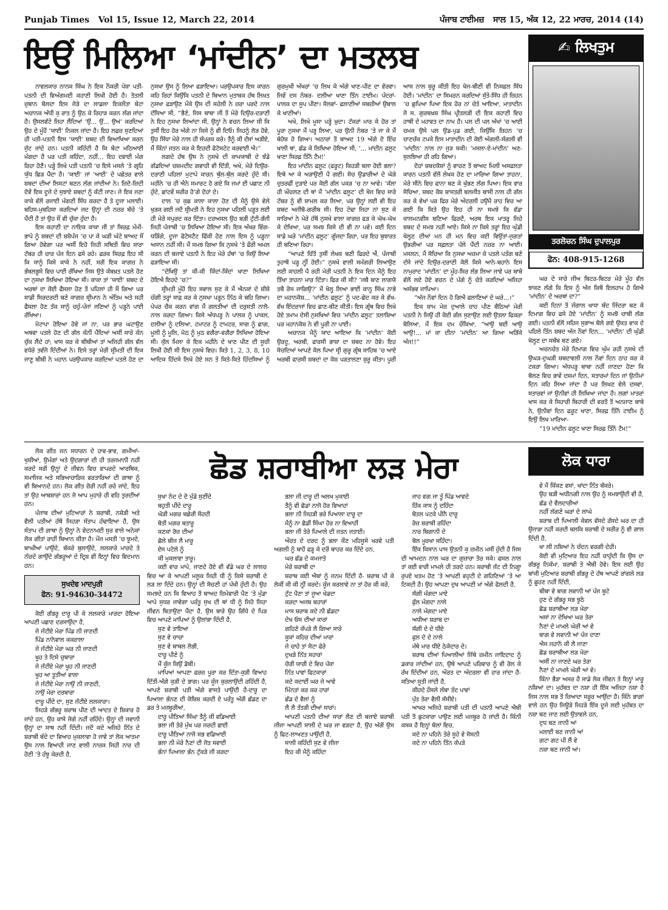Punjab Times Vol 15, Issue 12, March 22, 2014 ਪੰਜਾਬ ਟਾਈਮਜ਼ ਸਾਲ 15, ਅੰਕ 12, 22 ਮਾਰਚ, 2014 (14)
ਇਉਂ ਮਿਲਿਆ ‘ਮਾਂਦੀਨ’ ਦਾ ਮਤਲਬ
ਨਾਵਲਕਾਰ ਨਾਨਕ ਸਿੰਘ ਨੇ ਇਕ ਨੌਕਰੀ ਪੇਸ਼ਾ ਪਤੀ-ਪਤਨੀ ਦੀ ਵਿਅੰਗਮਈ ਕਹਾਣੀ ਲਿਖੀ ਹੋਈ ਹੈ। ਤੋਤਲੀ ਜ਼ੁਬਾਨ ਬੋਲਦਾ ਇਸ ਜੋੜੇ ਦਾ ਲਾਡਲਾ ਇਕਲੌਤਾ ਬੇਟਾ ਅਚਾਨਕ ਅੱਧੀ ਕੁ ਰਾਤ ਨੂੰ ਉਠ ਕੇ ਰਿਹਾੜ ਕਰਨ ਲੱਗ ਜਾਂਦਾ ਹੈ। ਉਸਲਵੱਟੇ ਜਿਹਾ ਲੈਂਦਿਆਂ ‘ਉਂ... ਉਂ... ਉਅਂ’ ਕਰਦਿਆਂ ਉਹ ਦੇ ਮੂੰਹੋਂ ‘ਯਾਈ’ ਨਿਕਲ ਜਾਂਦਾ ਹੈ। ਇਹ ਲਫ਼ਜ਼ ਸੁਣਦਿਆਂ ਹੀ ਪਤੀ-ਪਤਨੀ ਇਸ ‘ਯਾਈ’ ਸ਼ਬਦ ਦੀ ਵਿਆਖਿਆ ਕਰਨ ਜੁੱਟ ਜਾਂਦੇ ਹਨ। ਪਤਨੀ ਕਹਿੰਦੀ ਹੈ ਕਿ ਬੇਟਾ ਮਠਿਆਈ ਮੰਗਦਾ ਹੈ ਪਰ ਪਤੀ ਕਹਿੰਦਾ, ਨਹੀਂ... ਇਹ ਦਵਾਈ ਮੰਗ ਰਿਹਾ ਹੋਣੈ। ਪੜ੍ਹੇ ਲਿਖੇ ਪਤੀ ਪਤਨੀ ’ਚ ਇਸੇ ਮਸਲੇ ’ਤੇ ਗ੍ਰਹਿ ਯੁੱਧ ਛਿੜ ਪੈਂਦਾ ਹੈ। ‘ਯਾਈ’ ਜਾਂ ‘ਆਈ’ ਦੇ ਪਛੇਤਰ ਵਾਲੇ ਸ਼ਬਦਾਂ ਦੀਆਂ ਲਿਸਟਾਂ ਬਣਨ ਲੱਗ ਜਾਂਦੀਆਂ ਨੇ। ਜ਼ਿਦੋ-ਜ਼ਿਦੀ ਦੋਵੇਂ ਇਕ ਦੂਜੇ ਦੇ ਸੁਝਾਏ ਸ਼ਬਦਾਂ ਨੂੰ ਕੱਟੀ ਜਾਣ। ਜੇ ਇਕ ਜਣਾ ਕਾਕੇ ਵੱਲੋਂ ਰਜਾਈ ਮੰਗਣੀ ਸਿੱਧ ਕਰਦਾ ਹੈ ਤੇ ਦੂਜਾ ਮਲਾਈ। ਬਹਿਸ-ਮੁਬਹਿਸਾ ਕਰਦਿਆਂ ਜਦ ਉਨ੍ਹਾਂ ਦੀ ਨਜ਼ਰ ਬੱਚੇ ’ਤੇ ਪੈਂਦੀ ਹੈ ਤਾਂ ਉਹ ਸੌਂ ਵੀ ਚੁੱਕਾ ਹੁੰਦਾ ਹੈ।
ਇਸ ਕਹਾਣੀ ਦਾ ਨਾਇਕ ਕਾਕਾ ਜੀ ਤਾਂ ਸਿਰਫ਼ ਮੰਮੀ-ਭਾਪੇ ਨੂੰ ਸ਼ਬਦਾਂ ਦੀ ਸ਼ਸ਼ੋਪੰਜ ’ਚ ਪਾ ਕੇ ਘੜੀ ਘੰਟੇ ਬਾਅਦ ਸੌਂ ਗਿਆ ਹੋਵੇਗਾ ਪਰ ਅਸੀਂ ਇਹੋ ਜਿਹੀ ਸਥਿਤੀ ਵਿਚ ਸਾਰਾ ਟੱਬਰ ਹੀ ਚਾਰ ਪੰਜ ਦਿਨ ਫਸੇ ਰਹੇ। ਫਰਕ ਸਿਰਫ਼ ਇਹ ਸੀ ਕਿ ਸਾਨੂੰ ਕਿਸੇ ਕਾਕੇ ਨੇ ਨਹੀਂ, ਸਗੋਂ ਇਕ ਕਾਗਜ਼ ਨੇ ਭੰਬਲਭੂਸੇ ਵਿਚ ਪਾਈ ਰੱਖਿਆ ਜਿਸ ਉਤੇ ਕੰਬਖ਼ਤ ਪਤਲੇ ਹੋਣ ਦਾ ਨੁਸਖਾ ਲਿਖਿਆ ਹੋਇਆ ਸੀ। ਕਾਕਾ ਤਾਂ ‘ਯਾਈ’ ਸ਼ਬਦ ਦੇ ਅਰਥਾਂ ਦਾ ਕੋਈ ਫੈਸਲਾ ਹੋਣ ਤੋਂ ਪਹਿਲਾਂ ਹੀ ਸੌਂ ਗਿਆ ਪਰ ਸਾਡੀ ਸਿਰਦਰਦੀ ਬਣੇ ਕਾਗਜ਼ ਸ੍ਰੀਮਾਨ ਨੇ ਅੰਤਿਮ ਅਤੇ ਸਹੀ ਫੈਸਲਾ ਹੋਣ ਤੱਕ ਸਾਨੂੰ ਚਹੁੰ-ਪੰਜਾਂ ਜਣਿਆਂ ਨੂੰ ਪੜ੍ਹਨੇ ਪਾਈ ਰੱਖਿਆ।
ਮੋਟਾਪਾ ਹੋਇਆ ਹੋਵੇ ਜਾਂ ਨਾ, ਪਰ ਭਾਰ ਘਟਾਉਣ ਅਥਵਾ ਪਤਲੇ ਹੋਣ ਦੀ ਗੱਲ ਕੰਨੀਂ ਪੈਂਦਿਆਂ ਅਸੀਂ ਸਾਰੇ ਕੰਨ ਚੁੱਕ ਲੈਂਦੇ ਹਾਂ; ਖਾਸ ਕਰ ਕੇ ਬੀਬੀਆਂ ਤਾਂ ਅਜਿਹੀ ਗੱਲ ਵੱਲ ਵਧੇਰੇ ਤਵੱਜੋ ਦਿੰਦੀਆਂ ਨੇ। ਇਸੇ ਤਰ੍ਹਾਂ ਮੇਰੀ ਸ੍ਰੀਮਤੀ ਦੀ ਇਕ ਜਾਣੂ ਬੀਬੀ ਨੇ ਮਹਾਨ ਪਰਉਪਕਾਰ ਕਰਦਿਆਂ ਪਤਲੇ ਹੋਣ ਦਾ ਨੁਸਖਾ ਉਸ ਨੂੰ ਲਿਆ ਫੜਾਇਆ। ਪਰਉਪਕਾਰ ਇਸ ਕਾਰਨ ਕਹਿ ਰਿਹਾਂ ਕਿਉਂਕਿ ਪਤਨੀ ਦੇ ਬਿਆਨ ਮੁਤਾਬਕ ਹੱਥ ਲਿਖਤ ਨੁਸਖਾ ਫੜਾਉਣ ਮੌਕੇ ਉਸ ਦੀ ਸਹੇਲੀ ਨੇ ਜ਼ਰਾ ਪਰਦੇ ਨਾਲ ਦੱਸਿਆ ਸੀ, “ਭੈਣੇ, ਜਿਸ ਬਾਬਾ ਜੀ ਤੋਂ ਮੇਰੇ ਦਿਉਰ-ਦਰਾਣੀ ਨੇ ਇਹ ਨੁਸਖਾ ਲਿਆਂਦਾ ਸੀ, ਉਨ੍ਹਾਂ ਨੇ ਵਚਨ ਲਿਆ ਸੀ ਕਿ ਤੁਸੀਂ ਇਹ ਹੋਰ ਅੱਗੇ ਨਾ ਕਿਸੇ ਨੂੰ ਵੀ ਦਿਓ। ਜਿਹਨੂੰ ਲੋੜ ਹੋਵੇ, ਉਹ ਸਿੱਧਾ ਮੇਰੇ ਨਾਲ ਹੀ ਸੰਪਰਕ ਕਰੇ। ਤੈਨੂੰ ਕੀ ਦੱਸਾਂ ਅੜੀਏ, ਮੈਂ ਕਿੰਨਾਂ ਜਤਨ ਕਰ ਕੇ ਇਹਦੀ ਫੋਟੋਸਟੇਟ ਕਰਵਾਈ ਐ।”
ਲਗਦੇ ਹੱਥ ਉਸ ਨੇ ਨੁਸਖੇ ਦੀ ਕਾਮਯਾਬੀ ਦੇ ਝੰਡੇ ਗੱਡਦਿਆਂ ਚਸ਼ਮਦੀਦ ਗਵਾਹੀ ਵੀ ਦਿੱਤੀ, ਅਖੇ, ਮੇਰੇ ਦਿਉਰ-ਦਰਾਣੀ ਪਹਿਲਾਂ ਮੁਟਾਪੇ ਕਾਰਨ ਥੁੱਲ-ਥੁੱਲ ਕਰਦੇ ਹੁੰਦੇ ਸੀ। ਮਹੀਨੇ ’ਚ ਹੀ ਐਨੇ ਸਮਾਰਟ ਹੋ ਗਏ ਕਿ ਜਮਾਂ ਈ ਪਛਾਣ ਨੀ ਹੁੰਦੇ, ਛਾਂਟਵੇਂ ਸਰੀਰ ਹੋ’ਗੇ ਦੋਹਾਂ ਦੇ।
ਦਾਲ ’ਚ ਕੁਛ ਕਾਲਾ ਕਾਲਾ ਹੋਣ ਦੀ ਮੈਨੂੰ ਉਸੇ ਵੇਲੇ ਖੁੜਕ ਗਈ ਜਦੋਂ ਸ੍ਰੀਮਤੀ ਨੇ ਇਹ ਨੁਸਖਾ ਪਹਿਲੀ ਪੜ੍ਹਤ ਲਈ ਹੀ ਮੇਰੇ ਸਪੁਰਦ ਕਰ ਦਿੱਤਾ। ਦਰਅਸਲ ਉਹ ਬੜੀ ਟੁੱਟੀ-ਭੱਜੀ ਜਿਹੀ ਪੰਜਾਬੀ ’ਚ ਲਿਖਿਆ ਹੋਇਆ ਸੀ। ਇਕ ਅੱਖਰ ਵਿੰਗ-ਧੜਿੰਗੇ, ਦੂਜਾ ਫੋਟੋਸਟੈਟ ਫਿੱਕੀ ਹੋਣ ਨਾਲ ਇਸ ਨੂੰ ਪੜ੍ਹਨਾ ਅਸਾਨ ਨਹੀਂ ਸੀ। ਮੈਂ ਸਮਝ ਗਿਆ ਕਿ ਨੁਸਖੇ ’ਤੇ ਫੌਰੀ ਅਮਲ ਕਰਨ ਦੀ ਬਜਾਏ ਪਤਨੀ ਨੇ ਇਹ ਮੇਰੇ ਹੱਥਾਂ ’ਚ ਕਿਉਂ ਲਿਆ ਫੜਾਇਆ ਸੀ।
“ਦੇਖਿਉ ਤਾਂ ਕੀ-ਕੀ ਕਿੰਦਾਂ-ਕਿੰਦਾਂ ਖਾਣਾ ਲਿਖਿਆ ਹੋਇਐ ਇਹਦੇ ’ਚ?”
ਸ੍ਰੀਮਤੀ ਮੂੰਹੋਂ ਇਹ ਸਵਾਲ ਸੁਣ ਕੇ ਮੈਂ ਐਨਕਾਂ ਦੇ ਸ਼ੀਸ਼ੇ ਚੰਗੀ ਤਰ੍ਹਾਂ ਸਾਫ਼ ਕਰ ਕੇ ਨੁਸਖਾ ਪੜ੍ਹਨ ਨਿੱਠ ਕੇ ਬਹਿ ਗਿਆ। ਪੇਪਰ ਚੈਕ ਕਰਨ ਵਾਂਗ ਮੈਂ ਗਲਤੀਆਂ ਦੀ ਦਰੁਸਤੀ ਨਾਲੋ-ਨਾਲ ਕਰਦਾ ਗਿਆ। ਕਿਸੇ ਅੱਧਪੜ੍ਹ ਨੇ ਪਾਲਕ ਨੂੰ ਪਾਕਲ, ਦਲੀਆ ਨੂੰ ਦਲਿਆ, ਟਮਾਟਰ ਨੂੰ ਟਾਮਟਰ, ਸਾਗ ਨੂੰ ਛਾਗ, ਮੂਲੀ ਨੂੰ ਮੂਲਿ, ਮੋਠ ਨੂੰ ਮੁਠ ਵਗੈਰਾ-ਵਗੈਰਾ ਲਿਖਿਆ ਹੋਇਆ ਸੀ। ਕੁੱਲ ਮਿਲਾ ਕੇ ਇਕ ਮਹੀਨੇ ਦੇ ਖਾਣ ਪੀਣ ਦੀ ਸੂਚੀ ਲਿਖੀ ਹੋਈ ਸੀ ਇਸ ਨੁਸਖੇ ਵਿਚ। ਕਿਤੇ 1, 2, 3, 8, 10 ਆਦਿਕ ਹਿੰਦਸੇ ਲਿਖੇ ਹੋਏ ਸਨ ਤੇ ਕਿਤੇ-ਕਿਤੇ ਹਿੰਦਸਿਆਂ ਨੂੰ ਗੁਰਮੁਖੀ ਅੱਖਰਾਂ ’ਚ ਲਿਖ ਕੇ ਅੱਗੇ ਖਾਣ-ਪੀਣ ਦਾ ਵੇਰਵਾ। ਜਿਵੇਂ ਦਸ ਨੰਬਰ- ਦਲੀਆ ਖਾਣਾ ਤਿੰਨ ਟਾਈਮ। ਪੰਦਰਾਂ- ਪਾਲਕ ਦਾ ਸੂਪ ਪੀਣਾ। ਸੋਲਵਾਂ- ਫਲਾਣੀਆਂ ਸਬਜ਼ੀਆਂ ਉਬਾਲ ਕੇ ਖਾਣੀਆਂ।
ਅਖੇ, ਲਿਖੇ ਮੂਸਾ ਪੜ੍ਹੇ ਖ਼ੁਦਾ। ਟੱਕਰਾਂ ਮਾਰ ਕੇ ਹੋਰ ਤਾਂ ਪੂਰਾ ਨੁਸਖਾ ਮੈਂ ਪੜ੍ਹ ਲਿਆ, ਪਰ ਉਨੀ ਨੰਬਰ ’ਤੇ ਜਾ ਕੇ ਮੈਂ ਬੇਹੋਸ਼ ਹੋ ਗਿਆ। ਅਠਾਰਾਂ ਤੋਂ ਬਾਅਦ 19 ਅੱਗੇ ਦੋ ਇੰਚ ਖਾਲੀ ਥਾਂ, ਛੱਡ ਕੇ ਲਿਖਿਆ ਹੋਇਆ ਸੀ, ‘... ਮਾਂਦੀਨ ਫਲੂਟ ਖਾਣਾ ਸਿਰਫ਼ ਤਿੰਨੋਂ ਟੈਮ!’
ਇਹ ਮਾਂਦੀਨ ਫਲੂਟ (ਫਰੂਟ) ਕਿਹੜੀ ਬਲਾ ਹੋਈ ਭਲਾ? ਇਥੇ ਆ ਕੇ ਅੜਾਉਣੀ ਪੈ ਗਈ। ਸੋਚ ਉਡਾਰੀਆਂ ਦੇ ਘੋੜੇ ਚੁਤਰਫੀਂ ਦੁੜਾਏ ਪਰ ਕੋਈ ਗੱਲ ਪਕੜ ’ਚ ਨਾ ਆਵੇ। ‘ਕੱਲਾ ਹੀ ਘੌਚਲਣ ਦੀ ਥਾਂ ਮੈਂ ‘ਮਾਂਦੀਨ ਫਲੂਟ’ ਦੀ ਖੋਜ ਵਿਚ ਸਾਰੇ ਟੱਬਰ ਨੂੰ ਵੀ ਸ਼ਾਮਲ ਕਰ ਲਿਆ, ਪਰ ਉਨ੍ਹਾਂ ਲਈ ਵੀ ਇਹ ਸ਼ਬਦ ਅਜੀਬੋ-ਗਰੀਬ ਸੀ। ਇਹ ਟੇਢਾ ਜਿਹਾ ਨਾਂ ਸੁਣ ਕੇ ਸਾਰਿਆਂ ਨੇ ਮੇਰੇ ਹੱਥੋਂ ਨੁਸਖੇ ਵਾਲਾ ਕਾਗਜ਼ ਫੜ ਕੇ ਘੋਖ-ਘੋਖ ਕੇ ਦੇਖਿਆ, ਪਰ ਸਮਝ ਕਿਸੇ ਦੀ ਵੀ ਨਾ ਪਵੇ। ਕਈ ਦਿਨ ਸਾਡੇ ਘਰੇ ‘ਮਾਂਦੀਨ ਫਲੂਟ’ ਗੂੰਜਦਾ ਰਿਹਾ, ਪਰ ਇਹ ਬੁਝਾਰਤ ਹੀ ਬਣਿਆ ਰਿਹਾ।
“ਆਪਣੇ ਚਿੱਤੋਂ ਤੁਸੀਂ ਲੇਖਕ ਬਣੀ ਫਿਰਦੇ ਐਂ, ਪੰਜਾਬੀ ਤੁਹਾਥੋਂ ਪੜ੍ਹ ਨ੍ਹੀਂ ਹੋਈ।” ਨੁਸਖੇ ਵਾਲੀ ਸਮੱਗਰੀ ਲਿਆਉਣ ਲਈ ਕਾਹਲੀ ਪੈ ਰਹੀ ਮੇਰੀ ਪਤਨੀ ਨੇ ਇਕ ਦਿਨ ਮੈਨੂੰ ਇਹ ਤਿੱਖਾ ਤਾਹਨਾ ਮਾਰ ਦਿੱਤਾ। ਫਿਰ ਕੀ ਸੀ? ‘ਜਬੈ ਬਾਣ ਲਾਗਯੋ ਤਬੈ ਰੋਸ ਜਾਗਿਉ?’ ਮੈਂ ਖੋਲ੍ਹ ਲਿਆ ਭਾਈ ਕਾਨ੍ਹ ਸਿੰਘ ਨਾਭੇ ਦਾ ਮਹਾਨਕੋਸ਼... ‘ਮਾਂਦੀਨ ਫਲੂਟ’ ਨੂੰ ਪਦ-ਛੇਦ ਕਰ ਕੇ ਵੱਖ-ਵੱਖ ਇੰਦਰਾਜਾਂ ਵਿਚ ਛਾਣ-ਬੀਣ ਕੀਤੀ। ਇਸ ਗ੍ਰੰਥ ਵਿਚ ਲਿਖੇ ਹੋਏ ਤਮਾਮ ਦੇਸੀ ਨੁਸਖਿਆਂ ਵਿਚ ‘ਮਾਂਦੀਨ ਫਲੂਟ’ ਤਲਾਸ਼ਿਆ ਪਰ ਮਹਾਨਕੋਸ਼ ਨੇ ਵੀ ਪੂਰੀ ਨਾ ਪਾਈ।
ਅਚਾਨਕ ਮੈਨੂੰ ਯਾਦ ਆਇਆ ਕਿ ‘ਮਾਂਦੀਨ’ ਕੋਈ ਉਰਦੂ, ਅਰਬੀ, ਫਾਰਸੀ ਭਾਸ਼ਾ ਦਾ ਸ਼ਬਦ ਨਾ ਹੋਵੇ। ਇਹ ਸੋਚਦਿਆਂ ਆਪਣੇ ਕੋਲ ਪਿਆ ਸ੍ਰੀ ਗੁਰੂ ਗ੍ਰੰਥ ਸਾਹਿਬ ’ਚ ਆਏ ਅਰਬੀ ਫਾਰਸੀ ਸ਼ਬਦਾਂ ਦਾ ਕੋਸ਼ ਪੜਤਾਲਣਾ ਸ਼ੁਰੂ ਕੀਤਾ। ਪੂਰੀ ਆਸ ਨਾਲ ਸ਼ੁਰੂ ਕੀਤੀ ਇਹ ਖੋਜ-ਬੀਣੀ ਵੀ ਨਿਸਫ਼ਲ ਸਿੱਧ ਹੋਈ। ‘ਮਾਂਦੀਨ’ ਦਾ ਸਿਮਰਨ ਕਰਦਿਆਂ ਸੁੱਤੇ-ਸਿੱਧ ਹੀ ਜ਼ਿਹਨ ’ਚ ਛੁਪਿਆ ਪਿਆ ਇਕ ਹੋਰ ਨਾਂ ਚੇਤੇ ਆਇਆ, ਮਾਤਾਦੀਨ ਜੋ ਸ. ਗੁਰਬਖ਼ਸ਼ ਸਿੰਘ ਪ੍ਰੀਤਲੜੀ ਦੀ ਇਕ ਕਹਾਣੀ ਵਿਚ ਹਾਥੀ ਦੇ ਮਹਾਵਤ ਦਾ ਨਾਮ ਹੈ। ਪਲ ਦੀ ਪਲ ਅੱਖਾਂ ’ਚ ਆਈ ਚਮਕ ਉਸੇ ਪਲ ਉਡ-ਪੁਡ ਗਈ, ਕਿਉਂਕਿ ਜ਼ਿਹਨ ’ਚ ਚਾਣਚੱਕ ਟਪਕੇ ਇਸ ਮਾਤਾਦੀਨ ਦੀ ਕੋਈ ਅੰਗਲੀ-ਸੰਗਲੀ ਵੀ ‘ਮਾਂਦੀਨ’ ਨਾਲ ਨਾ ਜੁੜ ਸਕੀ। ‘ਮਸਲਾ-ਏ-ਮਾਂਦੀਨ’ ਅਣ-ਸੁਲਝਿਆ ਹੀ ਰਹਿ ਗਿਆ।
ਦੋਹਾਂ ਸ਼ਬਦਕੋਸ਼ਾਂ ਨੂੰ ਵਾਚਣ ਤੋਂ ਬਾਅਦ ਮਿਲੀ ਅਸਫਲਤਾ ਕਾਰਨ ਪਤਨੀ ਵੱਲੋਂ ਲੇਖਕ ਹੋਣ ਦਾ ਮਾਰਿਆ ਗਿਆ ਤਾਹਨਾ, ਮੇਰੇ ਸੀਨੇ ਵਿਚ ਫਾਨਾ ਬਣ ਕੇ ਖੁੱਭਣ ਲੱਗ ਪਿਆ। ਇਕ ਵਾਰ ਸੋਚਿਆ, ਸ਼ਬਦ ਕੋਸ਼ ਸ਼ਾਸਤਰੀ ਬਲਜੀਤ ਬਾਸੀ ਨਾਲ ਹੀ ਗੱਲ ਕਰ ਕੇ ਵੇਖਾਂ ਪਰ ਫਿਰ ਮੇਰੇ ਅੰਦਰਲੀ ਹਉਮੈ ਰਾਹ ਵਿਚ ਆ ਗਈ ਕਿ ਕਿਤੇ ਉਹ ਇਹ ਹੀ ਨਾ ਸਮਝੇ ਕਿ ਵੱਡਾ ਕਾਲਮਨਵੀਸ ਬਣਿਆ ਫਿਰਦੈ, ਅਰਥ ਇਕ ਮਾਤਰ੍ਹ ਜਿਹੇ ਸ਼ਬਦ ਦੇ ਸਮਝ ਨਹੀਂ ਆਏ। ਕਿਸੇ ਨਾ ਕਿਸੇ ਤਰ੍ਹਾਂ ਇਹ ਘੁੰਡੀ ਖੋਲ੍ਹਣ ਦੀਆਂ ਮਨ ਹੀ ਮਨ ਵਿਚ ਕਈ ਵਿਉਂਤਾਂ-ਜੁਗਤਾਂ ਉਭਰੀਆਂ ਪਰ ਸਫ਼ਲਤਾ ਪੱਲੇ ਪੈਂਦੀ ਨਜ਼ਰ ਨਾ ਆਈ। ਮਸਲਨ, ਮੈਂ ਸੋਚਿਆ ਕਿ ਨੁਸਖਾ ਅਜ਼ਮਾ ਕੇ ਪਤਲੇ ਪਤੰਗ ਬਣੇ ਦੱਸੇ ਜਾਂਦੇ ਦਿਉਰ-ਦਰਾਣੀ ਕੋਲੋਂ ਕਿਸੇ ਆਨੇ-ਬਹਾਨੇ ਇਸ ਨਾਮੁਰਾਦ ‘ਮਾਂਦੀਨ’ ਦਾ ਮੂੰਹ-ਸਿਰ ਲੱਭ ਲਿਆ ਜਾਵੇ ਪਰ ਬਾਬੇ ਵੱਲੋਂ ਲਏ ਹੋਏ ਵਚਨ ਦੇ ਪੰਗੇ ਨੂੰ ਚੇਤੇ ਕਰਦਿਆਂ ਅਜਿਹਾ ਅਸੰਭਵ ਜਾਪਿਆ।
“ਅੱਜ ਨੌਵਾਂ ਦਿਨ ਹੋ ਗਿਐ ਫਲਾਣਿਆਂ ਦੇ ਘਰੇ...।”
ਇਕ ਸ਼ਾਮ ਮੇਜ਼ ਦੁਆਲੇ ਚਾਹ ਪੀਣ ਬੈਠਿਆਂ ਮੇਰੀ ਪਤਨੀ ਨੇ ਜਿਉਂ ਹੀ ਕੋਈ ਗੱਲ ਸੁਣਾਉਣ ਲਈ ਉਤਲਾ ਫਿਕਰਾ ਬੋਲਿਆ, ਮੈਂ ਇਕ ਦਮ ਚੌਂਕਿਆ, “ਆਉ ਬਈ ਆਉ ਆਉ!... ਮਾਂ ਕਾ ਦੀਨਾ ‘ਮਾਂਦੀਨ’ ਆ ਗਿਆ ਅੜਿੱਕੇ ਅੱਜ!!”
✍ ਲਿਖਤੁਮ
ਤਰਲੋਚਨ ਸਿੰਘ ਦੁਪਾਲਪੁਰ
ਫੋਨ: 408-915-1268
ਘਰ ਦੇ ਸਾਰੇ ਜੀਅ ਬਿਟਰ-ਬਿਟਰ ਮੇਰੇ ਮੂੰਹ ਵੱਲ ਝਾਕਣ ਲੱਗੇ ਕਿ ਇਸ ਨੂੰ ਅੱਜ ਕਿਥੋਂ ਇਲਹਾਮ ਹੋ ਗਿਐ ‘ਮਾਂਦੀਨ’ ਦੇ ਅਰਥਾਂ ਦਾ?”
ਕਈ ਦਿਨਾਂ ਤੋਂ ਜੰਗਾਲ ਖਾਧਾ ਬੰਦ ਜਿੰਦਰਾ ਬਣ ਕੇ ਦਿਮਾਗ ਵਿਚ ਫਸੇ ਹੋਏ ‘ਮਾਂਦੀਨ’ ਨੂੰ ਸਮਝੋ ਚਾਬੀ ਲੱਗ ਗਈ। ਪਤਨੀ ਵੱਲੋਂ ਸਹਿਜ ਸੁਭਾਅ ਬੋਲੇ ਗਏ ਉਕਤ ਵਾਕ ਦੇ ਪਹਿਲੇ ਤਿੰਨ ਸ਼ਬਦ ਅੱਜ ਨੌਵਾਂ ਦਿਨ... ‘ਮਾਂਦੀਨ’ ਦੀ ਘੁੰਡੀ ਖੋਲ੍ਹਣ ਦਾ ਸਬੱਬ ਬਣ ਗਏ।
ਅਚਨਚੇਤ ਮੇਰੇ ਦਿਮਾਗ ਵਿਚ ਘੁੰਮ ਰਹੀ ਨੁਸਖੇ ਦੀ ਉਘੜ-ਦੁਘੜੀ ਸ਼ਬਦਾਵਲੀ ਨਾਲ ਨੌਵਾਂ ਦਿਨ ਠਾਹ ਕਰ ਕੇ ਟਕਰਾ ਗਿਆ। ਅੱਧਪੜ੍ਹ ਬਾਬਾ ਨਹੀਂ ਜਾਣਦਾ ਹੋਣਾ ਕਿ ਬੋਲਣ ਵਿਚ ਭਾਵੇਂ ਦਸਮਾਂ ਦਿਨ, ਸਤਾਰਮਾਂ ਦਿਨ ਜਾਂ ਉਨੀਮਾਂ ਦਿਨ ਕਹਿ ਲਿਆ ਜਾਂਦਾ ਹੈ ਪਰ ਲਿਖਣ ਵੇਲੇ ਦਸਵਾਂ, ਸਤਾਰਵਾਂ ਜਾਂ ਉਨੀਵਾਂ ਹੀ ਲਿਖਿਆ ਜਾਂਦਾ ਹੈ। ਲਗਾਂ ਮਾਤਰਾਂ ਖਾਸ ਕਰ ਕੇ ਸਿਹਾਰੀ ਬਿਹਾਰੀ ਦੀ ਵਰਤੋਂ ਤੋਂ ਅਨਜਾਣ ਬਾਬੇ ਨੇ, ਉਨੀਵਾਂ ਦਿਨ ਫਰੂਟ ਖਾਣਾ, ਸਿਰਫ਼ ਤਿੰਨੋਂ ਟਾਈਮ ਨੂੰ ਇਉਂ ਲਿਖ ਮਾਰਿਆ-
“19 ਮਾਂਦੀਨ ਫਲੂਟ ਖਾਣਾ ਸਿਰਫ਼ ਤਿੰਨੋਂ ਟੈਮ!”
ਲੋਕ ਗੀਤ ਜਨ ਸਧਾਰਨ ਦੇ ਹਾਵ-ਭਾਵ, ਗਮੀਆਂ-ਖੁਸ਼ੀਆਂ, ਉਮੰਗਾਂ ਅਤੇ ਉਦਗਾਰਾਂ ਦੀ ਹੀ ਤਰਜਮਾਨੀ ਨਹੀਂ ਕਰਦੇ ਸਗੋਂ ਉਨ੍ਹਾਂ ਦੇ ਜੀਵਨ ਵਿਚ ਵਾਪਰਦੇ ਆਰਥਿਕ, ਸਮਾਜਿਕ ਅਤੇ ਸਭਿਆਚਾਰਿਕ ਵਰਤਾਰਿਆਂ ਦੀ ਗਾਥਾ ਨੂੰ ਵੀ ਬਿਆਨਦੇ ਹਨ। ਲੋਕ ਗੀਤ ਜ਼ੋਰੀ ਨਹੀਂ ਰਚੇ ਜਾਂਦੇ, ਇਹ ਤਾਂ ਉਹ ਆਬਸ਼ਾਰਾਂ ਹਨ ਜੋ ਆਪ ਮੁਹਾਰੇ ਹੀ ਵਹਿ ਤੁਰਦੀਆਂ ਹਨ।
ਪੰਜਾਬ ਦੀਆਂ ਮੁਟਿਆਰਾਂ ਨੇ ਸ਼ਰਾਬੀ, ਨਸ਼ੇੜੀ ਅਤੇ ਵੈਲੀ ਪਤੀਆਂ ਹੱਥੋਂ ਜਿਹੜਾ ਸੰਤਾਪ ਹੰਢਾਇਆ ਹੈ, ਉਸ ਸੰਤਾਪ ਦੀ ਗਾਥਾ ਨੂੰ ਉਨ੍ਹਾਂ ਨੇ ਵੇਦਨਾਮਈ ਸੁਰ ਵਾਲੇ ਅਨੇਕਾਂ ਲੋਕ ਗੀਤਾਂ ਰਾਹੀਂ ਬਿਆਨ ਕੀਤਾ ਹੈ। ਮੌਜ ਮਸਤੀ ’ਚ ਝੂਮਦੇ, ਬਾਘੀਆਂ ਪਾਉਂਦੇ, ਬੱਕਰੇ ਬੁਲਾਉਂਦੇ, ਲਲਕਾਰੇ ਮਾਰਦੇ ਤੇ ਨੱਚਦੇ ਗਾਉਂਦੇ ਗੱਭਰੂਆਂ ਦੇ ਦ੍ਰਿਸ਼ ਵੀ ਇਨ੍ਹਾਂ ਵਿਚ ਵਿਦਮਾਨ ਹਨ।
ਸੁਖਦੇਵ ਮਾਦਪੁਰੀ
ਫੋਨ: 91-94630-34472
ਕੋਈ ਗੱਭਰੂ ਦਾਰੂ ਪੀ ਕੇ ਲਲਕਾਰੇ ਮਾਰਦਾ ਹੋਇਆ ਆਪਣੀ ਪਛਾਣ ਦਰਸਾਉਂਦਾ ਹੈ,
ਜੇ ਜੱਟੀਏ ਮੇਰਾ ਪਿੰਡ ਨੀ ਜਾਣਦੀ
ਪਿੰਡ ਨਾਨੋਵਾਲ ਕਕਰਾਲਾ
ਜੇ ਜੱਟੀਏ ਮੇਰਾ ਘਰ ਨੀ ਜਾਣਦੀ
ਖੂਹ ਤੇ ਦਿਸੇ ਚੁਬਾਰਾ
ਜੇ ਜੱਟੀਏ ਮੇਰਾ ਖੂਹ ਨੀ ਜਾਣਦੀ
ਖੂਹ ਆ ਤੂਤੀਆਂ ਵਾਲਾ
ਜੇ ਜੱਟੀਏ ਮੇਰਾ ਨਾਉਂ ਨੀ ਜਾਣਦੀ,
ਨਾਉਂ ਮੇਰਾ ਦਰਬਾਰਾ
ਦਾਰੂ ਪੀਂਦੇ ਦਾ, ਸੁਣ ਜੱਟੀਏ ਲਲਕਾਰਾ।
ਜਿਹੜੇ ਗੱਭਰੂ ਸ਼ਰਾਬ ਪੀਣ ਦੀ ਆਦਤ ਦੇ ਸ਼ਿਕਾਰ ਹੋ ਜਾਂਦੇ ਹਨ, ਉਹ ਕਾਸੇ ਜੋਗੇ ਨਹੀਂ ਰਹਿੰਦੇ। ਉਨ੍ਹਾਂ ਦੀ ਜਵਾਨੀ ਉਨ੍ਹਾਂ ਦਾ ਸਾਥ ਨਹੀਂ ਦਿੰਦੀ। ਜਦੋਂ ਕਦੇ ਅਜਿਹੇ ਨਿੱਤ ਦੇ ਸ਼ਰਾਬੀ ਬੰਦੇ ਦਾ ਵਿਆਹ ਮੁਕਲਾਵਾ ਹੋ ਜਾਵੇ ਤਾਂ ਲੋਕ ਆਤਮਾ ਉਸ ਨਾਲ ਵਿਆਹੀ ਜਾਣ ਵਾਲੀ ਨਾਜ਼ਕ ਜਿਹੀ ਨਾਰ ਦੀ ਹੋਣੀ ’ਤੇ ਹੰਝੂ ਕੇਰਦੀ ਹੈ,
ਛੋਡ ਸ਼ਰਾਬੀਆ ਲੜ ਮੇਰਾ
ਸੁਖਾ ਨੰਦ ਦੇ ਦੋ ਮੁੰਡੇ ਸੁਣੀਂਦੇ
ਬਹੁਤੀ ਪੀਂਦੇ ਦਾਰੂ
ਘੋੜੀ ਮਗਰ ਬਛੇਰੀ ਸੋਂਹਦੀ
ਬੋਤੀ ਮਗਰ ਬਤਾਰੂ
ਕਣਕਾਂ ਰੋਜ਼ ਦੀਆਂ
ਛੋਲੇ ਬੀਜ ਲੈ ਮਾਰੂ
ਏਸ ਪਟੋਲੇ ਨੂੰ
ਕੀ ਮੁਕਲਾਵਾ ਤਾਰੂ।
ਕਈ ਵਾਰ ਮਾਪੇ, ਜਾਣਦੇ ਹੋਏ ਵੀ ਵੱਡੇ ਘਰ ਦੇ ਲਾਲਚ ਵਿਚ ਆ ਕੇ ਆਪਣੀ ਮਲੂਕ ਜਿਹੀ ਧੀ ਨੂੰ ਕਿਸੇ ਸ਼ਰਾਬੀ ਦੇ ਲੜ ਲਾ ਦਿੰਦੇ ਹਨ। ਉਨ੍ਹਾਂ ਦੀ ਸੋਚਣੀ ਹਾਂ ਪੱਖੀ ਹੁੰਦੀ ਹੈ। ਉਹ ਸਮਝਦੇ ਹਨ ਕਿ ਵਿਆਹ ਤੋਂ ਬਾਅਦ ਜ਼ਿਮੇਵਾਰੀ ਪੈਣ ’ਤੇ ਮੁੰਡਾ ਆਪੇ ਸੁਧਰ ਜਾਵੇਗਾ ਪਰੰਤੂ ਸੁਖ ਦੀ ਥਾਂ ਧੀ ਨੂੰ ਜਿਹੋ ਜਿਹਾ ਜੀਵਨ ਬਿਤਾਉਣਾ ਪੈਂਦਾ ਹੈ, ਉਸ ਬਾਰੇ ਉਹ ਗਿੱਧੇ ਦੇ ਪਿੜ ਵਿਚ ਆਪਣੇ ਮਾਪਿਆਂ ਨੂੰ ਉਲਾਂਭਾ ਦਿੰਦੀ ਹੈ,
ਸੁਣ ਵੇ ਤਾਇਆ
ਸੁਣ ਵੇ ਚਾਚਾ
ਸੁਣ ਵੇ ਬਾਬਲ ਲੋਭੀ,
ਦਾਰੂ ਪੀਣੇ ਨੂੰ
ਮੈਂ ਕੂੰਜ ਕਿਉਂ ਡੋਬੀ।
ਮਾਪਿਆਂ ਆਪਣਾ ਫਰਜ਼ ਪੂਰਾ ਕਰ ਦਿੱਤਾ-ਕੁੜੀ ਵਿਆਹ ਦਿੱਤੀ-ਅੱਗੇ ਕੁੜੀ ਦੇ ਭਾਗ। ਪਰ ਕੂੰਜ ਕੁਰਲਾਉਂਦੀ ਰਹਿੰਦੀ ਹੈ, ਆਪਣੇ ਸ਼ਰਾਬੀ ਪਤੀ ਅੱਗੇ ਵਾਸਤੇ ਪਾਉਂਦੀ ਹੈ-ਦਾਰੂ ਦਾ ਪਿਆਲਾ ਭੰਨਣ ਦੀ ਕੋਸ਼ਿਸ਼ ਕਰਦੀ ਏ ਪਰੰਤੂ ਅੱਗੋਂ ਛੱਡਣ ਦਾ ਡਰ ਤੇ ਮਜਬੂਰੀਆਂ,
ਦਾਰੂ ਪੀਤਿਆਂ ਸਿੰਘਾ ਤੈਨੂੰ ਕੀ ਵਡਿਆਈ
ਭਲਾ ਜੀ ਤੇਰੇ ਮੁੱਖ ਪਰ ਜਰਦੀ ਛਾਈ
ਦਾਰੂ ਪੀਤਿਆਂ ਨਾਜੋ ਸਭ ਵਡਿਆਈ
ਭਲਾ ਨੀ ਮੇਰੇ ਨੈਣਾਂ ਦੀ ਜੋਤ ਸਵਾਈ
ਭੰਨਾਂ ਪਿਆਲਾ ਭੰਨ ਟੁੱਕੜੇ ਜੀ ਕਰਦਾ
ਭਲਾ ਜੀ ਦਾਰੂ ਦੀ ਅਲਖ ਮੁਕਾਈ
ਤੈਨੂੰ ਵੀ ਛੋਡਾਂ ਨਾਜੋ ਹੋਰ ਵਿਆਹਾਂ
ਭਲਾ ਨੀ ਜਿਹੜੀ ਭਰੇ ਪਿਆਲਾ ਦਾਰੂ ਦਾ
ਮੈਨੂੰ ਨਾ ਛੋਡੀਂ ਸਿੰਘਾ ਹੋਰ ਨਾ ਵਿਆਹੀਂ
ਭਲਾ ਜੀ ਤੇਰੇ ਪਿਆਲੇ ਦੀ ਜਤਨ ਜਤਾਈ।
ਔਰਤ ਦੇ ਦਰਦ ਨੂੰ ਭਲਾ ਕੌਣ ਮਹਿਸੂਸੇ ਖਰਵੇ ਪਤੀ ਅਗਲੀ ਨੂੰ ਬਾਹੋਂ ਫੜ੍ਹ ਕੇ ਦਰੋਂ ਬਾਹਰ ਕਰ ਦਿੰਦੇ ਹਨ,
ਘਰ ਛੱਡ ਦੇ ਕਮਜਾਤੇ
ਮੇਰੇ ਸ਼ਰਾਬੀ ਦਾ
ਸ਼ਰਾਬ ਕਈ ਐਬਾਂ ਨੂੰ ਜਨਮ ਦਿੰਦੀ ਹੈ- ਸ਼ਰਾਬ ਪੀ ਕੇ ਲੋਕੀਂ ਕੀ ਕੀ ਨ੍ਹੀਂ ਕਰਦੇ। ਕੂੰਜ ਕਰਲਾਵੇ ਨਾ ਤਾਂ ਹੋਰ ਕੀ ਕਰੇ,
ਟੁੱਟ ਪੈਣਾ ਤਾਂ ਜੂਆ ਖੇਡਦਾ
ਕਰਦਾ ਅਜਬ ਬਹਾਰਾਂ
ਮਾਸ ਸ਼ਰਾਬ ਕਦੇ ਨੀ ਛੱਡਦਾ
ਦੇਖ ਓਸ ਦੀਆਂ ਕਾਰਾਂ
ਗਹਿਣੇ ਕੱਪੜੇ ਲੈ ਗਿਆ ਸਾਰੇ
ਕੂਕਾਂ ਕਹਿਰ ਦੀਆਂ ਮਾਰਾਂ
ਜੇ ਚਾਹੇ ਤਾਂ ਸੋਟਾ ਫੇਰੇ
ਦੁਖੜੇ ਨਿੱਤ ਸਹਾਰਾਂ
ਚੋਰੀ ਯਾਰੀ ਦੇ ਵਿਚ ਪੱਕਾ
ਨਿੱਤ ਪਾਵਾਂ ਫਿਟਕਾਰਾਂ
ਕਦੇ ਕਦਾਈਂ ਘਰ ਜੇ ਆਵੇ
ਮਿੰਨਤਾਂ ਕਰ ਕਰ ਹਾਰਾਂ
ਛੱਡ ਦੇ ਵੈਲਾਂ ਨੂੰ
ਲੈ ਲੈ ਤੱਤੜੀ ਦੀਆਂ ਸਾਰਾਂ।
ਆਪਣੀ ਪਤਨੀ ਦੀਆਂ ਸਾਰਾਂ ਲੈਣ ਦੀ ਬਜਾਏ ਸ਼ਰਾਬੀ ਜੀਜਾ ਆਪਣੀ ਸਾਲੀ ਦੇ ਘਰ ਜਾ ਵੜਦਾ ਹੈ, ਉਹ ਅੱਗੋਂ ਉਸ ਨੂੰ ਫਿਟ-ਲਾਅਣਤ ਪਾਉਂਦੀ ਹੈ,
ਸਾਲੀ ਕਹਿੰਦੀ ਸੁਣ ਵੇ ਜੀਜਾ
ਇਹ ਕੀ ਮੈਨੂੰ ਕਹਿੰਦਾ
ਜਾਹ ਵਗ ਜਾ ਤੂੰ ਪਿੰਡ ਆਵਦੇ
ਹਿੱਕ ਕਾਸ ਨੂੰ ਦਹਿੰਦਾ
ਬੋਤਲ ਪਟਕੇ ਪੀਨੈ ਦਾਰੂ
ਰੋਜ਼ ਸ਼ਰਾਬੀ ਰਹਿੰਦਾ
ਨਾਰ ਬਿਗਾਨੀ ਦੇ
ਬੋਲ ਮੂਰਖਾ ਸਹਿੰਦਾ।
ਇੱਕ ਕਿਸਾਨ ਪਾਸ ਉਤਨੀ ਕੁ ਜ਼ਮੀਨ ਮਸੀਂ ਹੁੰਦੀ ਹੈ ਜਿਸ ਦੀ ਆਮਦਨ ਨਾਲ ਘਰ ਦਾ ਗੁਜ਼ਾਰਾ ਤੋਰ ਸਕੇ। ਫਸਲ ਨਾਲ ਤਾਂ ਕਈ ਵਾਰੀ ਮਾਮਲੇ ਹੀ ਤਰਦੇ ਹਨ। ਸ਼ਰਾਬੀ ਜੱਟ ਦੀ ਨਿਗ੍ਹਾ ਰੁਪਏ ਖਤਮ ਹੋਣ ’ਤੇ ਆਪਣੀ ਵਹੁਟੀ ਦੇ ਗਹਿਣਿਆਂ ’ਤੇ ਆ ਟਿਕਦੀ ਹੈ। ਉਹ ਆਪਣਾ ਦੁਖ ਆਪਣੀ ਮਾਂ ਅੱਗੇ ਫੋਲਦੀ ਹੈ,
ਸੱਗੀ ਮੰਗਦਾ ਮਾਏ
ਫੁੱਲ ਮੰਗਦਾ ਨਾਲੇ
ਨਾਲੇ ਮੰਗਦਾ ਮਾਏ
ਅਧੀਆ ਸ਼ਰਾਬ ਦਾ
ਸੱਗੀ ਦੇ ਦੇ ਧੀਏ
ਫੁਲ ਦੇ ਦੇ ਨਾਲੇ
ਮੱਥੇ ਮਾਰ ਧੀਏ ਠੇਕੇਦਾਰ ਦੇ।
ਸ਼ਰਾਬ ਦੀਆਂ ਪਿਆਲੀਆਂ ਜਿੱਥੇ ਜ਼ਮੀਨ ਜਾਇਦਾਦ ਨੂੰ ਡਕਾਰ ਜਾਂਦੀਆਂ ਹਨ, ਉਥੇ ਆਪਣੇ ਪਰਿਵਾਰ ਨੂੰ ਵੀ ਰੋਲ ਕੇ ਰੱਖ ਦਿੰਦੀਆਂ ਹਨ, ਔਰਤ ਦਾ ਅੰਦਰਲਾ ਵੀ ਹਾਰ ਜਾਂਦਾ ਹੈ-ਸਤਿਆ ਸੂਤੀ ਜਾਂਦੀ ਹੈ,
ਕੀਹਦੇ ਹੌਸਲੇ ਲੰਬਾ ਤੰਦ ਪਾਵਾਂ
ਪੁੱਤ ਤੇਰਾ ਵੈਲੀ ਸੱਸੀਏ।
ਆਖਰ ਅਜਿਹੇ ਸ਼ਰਾਬੀ ਪਤੀ ਦੀ ਪਤਨੀ ਆਪਣੇ ਐਬੀ ਪਤੀ ਤੋਂ ਛੁਟਕਾਰਾ ਪਾਉਣ ਲਈ ਮਜਬੂਰ ਹੋ ਜਾਂਦੀ ਹੈ। ਕਿੰਨੀ ਕਸਕ ਹੈ ਇਨ੍ਹਾਂ ਬੋਲਾਂ ਵਿਚ,
ਕਦੇ ਨਾ ਪਹਿਨੇ ਤੇਰੇ ਸੂਹੇ ਵੇ ਸੋਸਨੀ
ਕਦੇ ਨਾ ਪਹਿਨੇ ਤਿੰਨ ਕੱਪੜੇ
ਲੋਕ ਧਾਰਾ
ਵੇ ਮੈਂ ਕਿੱਕਣ ਵਸਾਂ, ਖਾਂਦਾ ਨਿੱਤ ਬੱਕਰੇ।
ਉਹ ਬੜੀ ਅਧੀਨਗੀ ਨਾਲ ਉਹ ਨੂੰ ਸਮਝਾਉਂਦੀ ਵੀ ਹੈ,
ਛੱਡ ਦੇ ਵੈਲਦਾਰੀਆਂ
ਨਹੀਂ ਲੱਗਣੇ ਘਰਾਂ ਦੇ ਲਾਂਘੇ
ਸ਼ਰਾਬ ਦੀ ਪਿਆਲੀ ਕੇਵਲ ਵੱਸਦੇ ਰੱਸਦੇ ਘਰ ਦਾ ਹੀ ਉਜਾੜਾ ਨਹੀਂ ਕਰਦੀ ਬਲਕਿ ਸ਼ਰਾਬੀ ਦੇ ਸਰੀਰ ਨੂੰ ਵੀ ਗਾਲ ਦਿੰਦੀ ਹੈ,
ਖਾ ਲੀ ਨਸ਼ਿਆਂ ਨੇ ਚੰਦਨ ਵਰਗੀ ਦੇਹੀ।
ਕੋਈ ਵੀ ਮੁਟਿਆਰ ਇਹ ਨਹੀਂ ਚਾਹੁੰਦੀ ਕਿ ਉਸ ਦਾ ਗੱਭਰੂ ਨਿਕੰਮਾ, ਸ਼ਰਾਬੀ ਤੇ ਐਬੀ ਹੋਵੇ। ਇਸ ਲਈ ਉਹ ਬਾਂਕੀ ਮੁਟਿਆਰ ਸ਼ਰਾਬੀ ਗੱਭਰੂ ਦੇ ਹੱਥ ਆਪਣੇ ਰਾਂਗਲੇ ਲੜ ਨੂੰ ਛੂਹਣ ਨਹੀਂ ਦਿੰਦੀ,
ਬੀਬਾ ਵੇ ਬਾਗ ਲਵਾਨੀ ਆਂ ਪੰਜ ਬੂਟੇ
ਹੁਣ ਦੇ ਗੱਭਰੂ ਸਭ ਝੂਠੇ
ਛੋਡ ਸ਼ਰਾਬੀਆ ਲੜ ਮੇਰਾ
ਅਸਾਂ ਨਾ ਦੇਖਿਆ ਘਰ ਤੇਰਾ
ਨੈਣਾਂ ਦੇ ਮਾਮਲੇ ਘੇਰੀ ਆਂ ਵੇ
ਬਾਗ ਵੇ ਲਵਾਨੀ ਆਂ ਪੰਜ ਦਾਣਾ
ਐਸ ਜਹਾਨੋਂ ਕੀ ਲੈ ਜਾਣਾ
ਛੋਡ ਸ਼ਰਾਬੀਆ ਲੜ ਮੇਰਾ
ਅਸੀਂ ਨਾ ਜਾਣਦੇ ਘਰ ਤੇਰਾ
ਨੈਣਾਂ ਦੇ ਮਾਮਲੇ ਘੇਰੀ ਆਂ ਵੇ।
ਕਿੰਨਾ ਭੈੜਾ ਅਸਰ ਹੈ ਸਾਡੇ ਲੋਕ ਜੀਵਨ ਤੇ ਇਨ੍ਹਾਂ ਮਾਰੂ ਨਸ਼ਿਆਂ ਦਾ। ਮੁਹੱਬਤ ਦਾ ਨਸ਼ਾ ਹੀ ਇੱਕ ਅਜਿਹਾ ਨਸ਼ਾ ਹੈ ਜਿਸ ਨਾਲ ਸਭ ਤੋਂ ਜ਼ਿਆਦਾ ਸਰੂਰ ਆਉਂਦਾ ਹੈ। ਕਿੰਨੇ ਭਾਗਾਂ ਵਾਲੇ ਹਨ ਉਹ ਜਿਊੜੇ ਜਿਹੜੇ ਇੱਕ ਦੂਜੇ ਲਈ ਮੁਹੱਬਤ ਦਾ ਨਸ਼ਾ ਬਣ ਜਾਣ ਲਈ ਉਤਾਵਲੇ ਹਨ,
ਦੁਧ ਬਣ ਜਾਨੀ ਆਂ
ਮਲਾਈ ਬਣ ਜਾਨੀ ਆਂ
ਗਟਾ ਗਟ ਪੀ ਲੈਂ ਵੇ
ਨਸ਼ਾ ਬਣ ਜਾਨੀ ਆਂ।